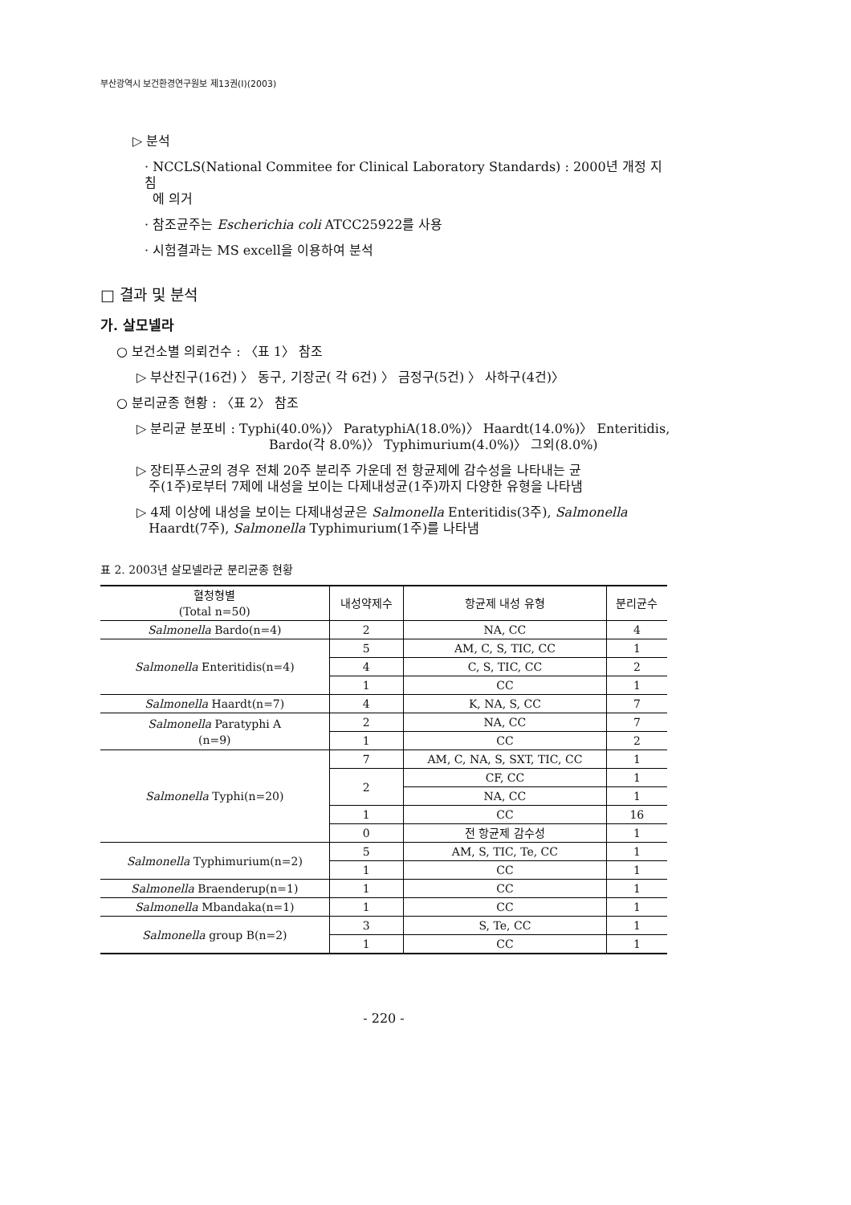부산광역시 보건환경연구원보 제13권(Ⅰ)(2003)
▷ 분석
· NCCLS(National Commitee for Clinical Laboratory Standards) : 2000년 개정 지침
에 의거
· 참조균주는 Escherichia coli ATCC25922를 사용
· 시험결과는 MS excell을 이용하여 분석
□ 결과 및 분석
가. 살모넬라
○ 보건소별 의뢰건수 : 〈표 1〉 참조
▷ 부산진구(16건) 〉 동구, 기장군( 각 6건) 〉 금정구(5건) 〉 사하구(4건)〉
○ 분리균종 현황 : 〈표 2〉 참조
▷ 분리균 분포비 : Typhi(40.0%)〉 ParatyphiA(18.0%)〉 Haardt(14.0%)〉 Enteritidis,
Bardo(각 8.0%)〉 Typhimurium(4.0%)〉 그외(8.0%)
▷ 장티푸스균의 경우 전체 20주 분리주 가운데 전 항균제에 감수성을 나타내는 균
주(1주)로부터 7제에 내성을 보이는 다제내성균(1주)까지 다양한 유형을 나타냄
▷ 4제 이상에 내성을 보이는 다제내성균은 Salmonella Enteritidis(3주), Salmonella
Haardt(7주), Salmonella Typhimurium(1주)를 나타냄
표 2. 2003년 살모넬라균 분리균종 현황
| 혈청형별 (Total n=50) | 내성약제수 | 항균제 내성 유형 | 분리균수 |
| --- | --- | --- | --- |
| Salmonella Bardo(n=4) | 2 | NA, CC | 4 |
| Salmonella Enteritidis(n=4) | 5 | AM, C, S, TIC, CC | 1 |
| | 4 | C, S, TIC, CC | 2 |
| | 1 | CC | 1 |
| Salmonella Haardt(n=7) | 4 | K, NA, S, CC | 7 |
| Salmonella Paratyphi A (n=9) | 2 | NA, CC | 7 |
| | 1 | CC | 2 |
| Salmonella Typhi(n=20) | 7 | AM, C, NA, S, SXT, TIC, CC | 1 |
| | 2 | CF, CC | 1 |
| | | NA, CC | 1 |
| | 1 | CC | 16 |
| | 0 | 전 항균제 감수성 | 1 |
| Salmonella Typhimurium(n=2) | 5 | AM, S, TIC, Te, CC | 1 |
| | 1 | CC | 1 |
| Salmonella Braenderup(n=1) | 1 | CC | 1 |
| Salmonella Mbandaka(n=1) | 1 | CC | 1 |
| Salmonella group B(n=2) | 3 | S, Te, CC | 1 |
| | 1 | CC | 1 |
- 220 -